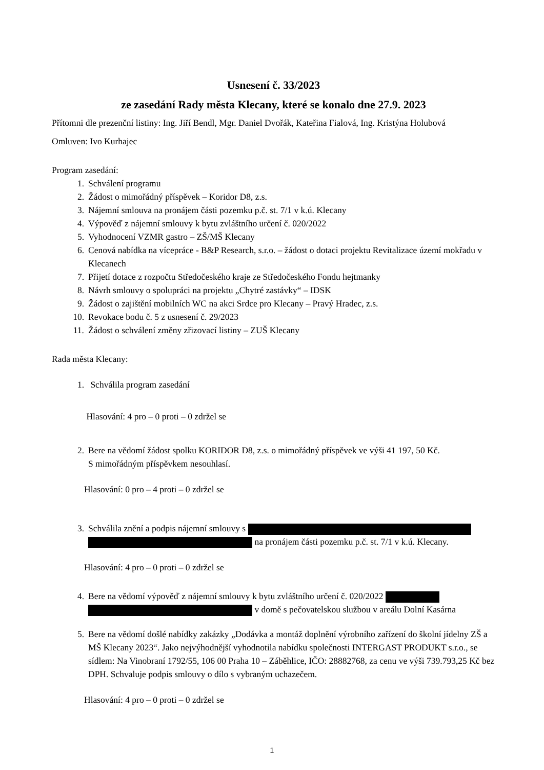Usnesení č. 33/2023
ze zasedání Rady města Klecany, které se konalo dne 27.9. 2023
Přítomni dle prezenční listiny: Ing. Jiří Bendl, Mgr. Daniel Dvořák, Kateřina Fialová, Ing. Kristýna Holubová
Omluven: Ivo Kurhajec
Program zasedání:
1. Schválení programu
2. Žádost o mimořádný příspěvek – Koridor D8, z.s.
3. Nájemní smlouva na pronájem části pozemku p.č. st. 7/1 v k.ú. Klecany
4. Výpověď z nájemní smlouvy k bytu zvláštního určení č. 020/2022
5. Vyhodnocení VZMR gastro – ZŠ/MŠ Klecany
6. Cenová nabídka na vícepráce - B&P Research, s.r.o. – žádost o dotaci projektu Revitalizace území mokřadu v Klecanech
7. Přijetí dotace z rozpočtu Středočeského kraje ze Středočeského Fondu hejtmanky
8. Návrh smlouvy o spolupráci na projektu „Chytré zastávky“ – IDSK
9. Žádost o zajištění mobilních WC na akci Srdce pro Klecany – Pravý Hradec, z.s.
10. Revokace bodu č. 5 z usnesení č. 29/2023
11. Žádost o schválení změny zřizovací listiny – ZUŠ Klecany
Rada města Klecany:
1. Schválila program zasedání
Hlasování: 4 pro – 0 proti – 0 zdržel se
2. Bere na vědomí žádost spolku KORIDOR D8, z.s. o mimořádný příspěvek ve výši 41 197, 50 Kč.
S mimořádným příspěvkem nesouhlasí.
Hlasování: 0 pro – 4 proti – 0 zdržel se
3. Schválila znění a podpis nájemní smlouvy s
na pronájem části pozemku p.č. st. 7/1 v k.ú. Klecany.
Hlasování: 4 pro – 0 proti – 0 zdržel se
4. Bere na vědomí výpověď z nájemní smlouvy k bytu zvláštního určení č. 020/2022
v domě s pečovatelskou službou v areálu Dolní Kasárna
5. Bere na vědomí došlé nabídky zakázky „Dodávka a montáž doplnění výrobního zařízení do školní jídelny ZŠ a MŠ Klecany 2023“. Jako nejvýhodnější vyhodnotila nabídku společnosti INTERGAST PRODUKT s.r.o., se sídlem: Na Vinobraní 1792/55, 106 00 Praha 10 – Záběhlice, IČO: 28882768, za cenu ve výši 739.793,25 Kč bez DPH. Schvaluje podpis smlouvy o dílo s vybraným uchazečem.
Hlasování: 4 pro – 0 proti – 0 zdržel se
1